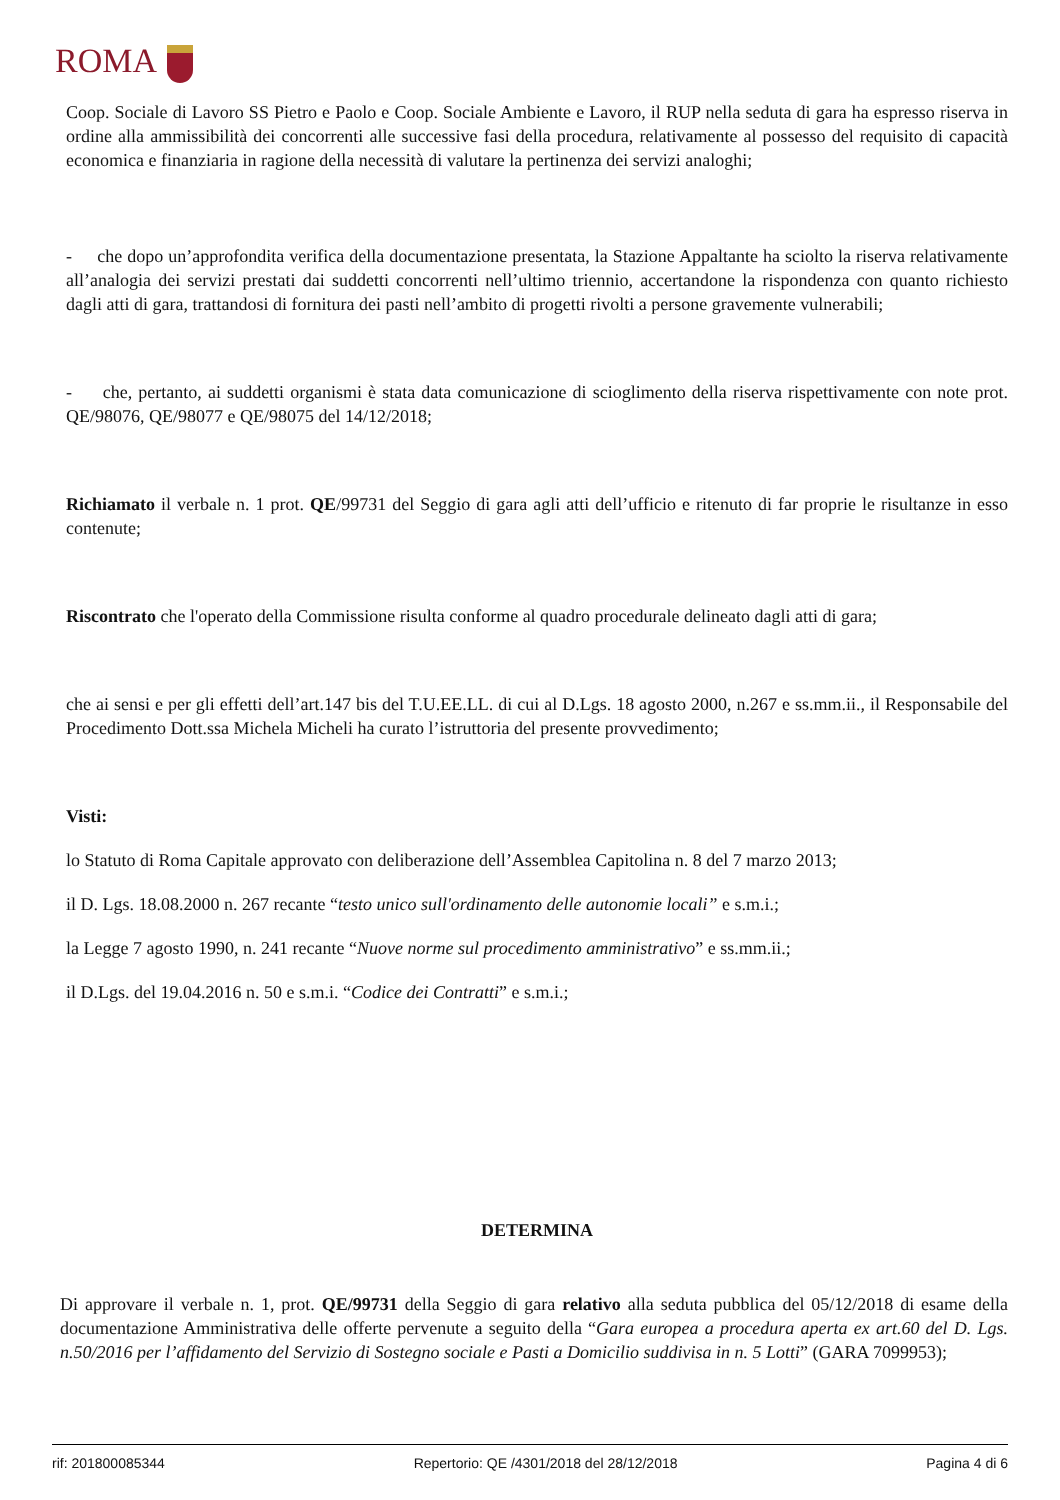ROMA
Coop. Sociale di Lavoro SS Pietro e Paolo e Coop. Sociale Ambiente e Lavoro, il RUP nella seduta di gara ha espresso riserva in ordine alla ammissibilità dei concorrenti alle successive fasi della procedura, relativamente al possesso del requisito di capacità economica e finanziaria in ragione della necessità di valutare la pertinenza dei servizi analoghi;
- che dopo un’approfondita verifica della documentazione presentata, la Stazione Appaltante ha sciolto la riserva relativamente all’analogia dei servizi prestati dai suddetti concorrenti nell’ultimo triennio, accertandone la rispondenza con quanto richiesto dagli atti di gara, trattandosi di fornitura dei pasti nell’ambito di progetti rivolti a persone gravemente vulnerabili;
- che, pertanto, ai suddetti organismi è stata data comunicazione di scioglimento della riserva rispettivamente con note prot. QE/98076, QE/98077 e QE/98075 del 14/12/2018;
Richiamato il verbale n. 1 prot. QE/99731 del Seggio di gara agli atti dell’ufficio e ritenuto di far proprie le risultanze in esso contenute;
Riscontrato che l'operato della Commissione risulta conforme al quadro procedurale delineato dagli atti di gara;
che ai sensi e per gli effetti dell’art.147 bis del T.U.EE.LL. di cui al D.Lgs. 18 agosto 2000, n.267 e ss.mm.ii., il Responsabile del Procedimento Dott.ssa Michela Micheli ha curato l’istruttoria del presente provvedimento;
Visti:
lo Statuto di Roma Capitale approvato con deliberazione dell’Assemblea Capitolina n. 8 del 7 marzo 2013;
il D. Lgs. 18.08.2000 n. 267 recante “testo unico sull'ordinamento delle autonomie locali” e s.m.i.;
la Legge 7 agosto 1990, n. 241 recante “Nuove norme sul procedimento amministrativo” e ss.mm.ii.;
il D.Lgs. del 19.04.2016 n. 50 e s.m.i. “Codice dei Contratti” e s.m.i.;
DETERMINA
Di approvare il verbale n. 1, prot. QE/99731 della Seggio di gara relativo alla seduta pubblica del 05/12/2018 di esame della documentazione Amministrativa delle offerte pervenute a seguito della “Gara europea a procedura aperta ex art.60 del D. Lgs. n.50/2016 per l’affidamento del Servizio di Sostegno sociale e Pasti a Domicilio suddivisa in n. 5 Lotti” (GARA 7099953);
rif: 201800085344 Repertorio: QE /4301/2018 del 28/12/2018 Pagina 4 di 6